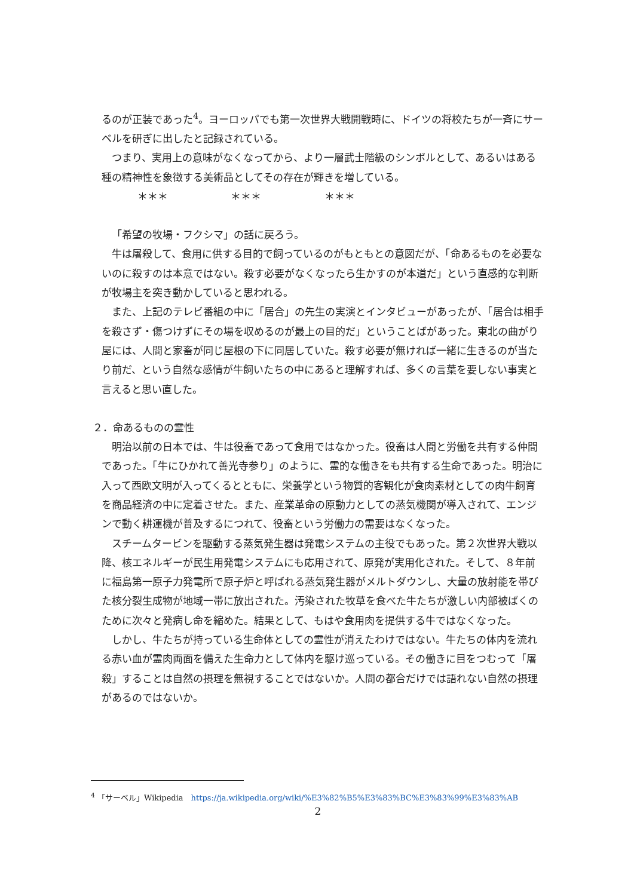るのが正装であった<sup>4</sup>。ヨーロッパでも第一次世界大戦開戦時に、ドイツの将校たちが一斉にサーベルを研ぎに出したと記録されている。
つまり、実用上の意味がなくなってから、より一層武士階級のシンボルとして、あるいはある種の精神性を象徴する美術品としてその存在が輝きを増している。
＊＊＊ ＊＊＊ ＊＊＊
「希望の牧場・フクシマ」の話に戻ろう。
牛は屠殺して、食用に供する目的で飼っているのがもともとの意図だが、「命あるものを必要ないのに殺すのは本意ではない。殺す必要がなくなったら生かすのが本道だ」という直感的な判断が牧場主を突き動かしていると思われる。
また、上記のテレビ番組の中に「居合」の先生の実演とインタビューがあったが、「居合は相手を殺さず・傷つけずにその場を収めるのが最上の目的だ」ということばがあった。東北の曲がり屋には、人間と家畜が同じ屋根の下に同居していた。殺す必要が無ければ一緒に生きるのが当たり前だ、という自然な感情が牛飼いたちの中にあると理解すれば、多くの言葉を要しない事実と言えると思い直した。
２．命あるものの霊性
明治以前の日本では、牛は役畜であって食用ではなかった。役畜は人間と労働を共有する仲間であった。「牛にひかれて善光寺参り」のように、霊的な働きをも共有する生命であった。明治に入って西欧文明が入ってくるとともに、栄養学という物質的客観化が食肉素材としての肉牛飼育を商品経済の中に定着させた。また、産業革命の原動力としての蒸気機関が導入されて、エンジンで動く耕運機が普及するにつれて、役畜という労働力の需要はなくなった。
スチームタービンを駆動する蒸気発生器は発電システムの主役でもあった。第２次世界大戦以降、核エネルギーが民生用発電システムにも応用されて、原発が実用化された。そして、８年前に福島第一原子力発電所で原子炉と呼ばれる蒸気発生器がメルトダウンし、大量の放射能を帯びた核分裂生成物が地域一帯に放出された。汚染された牧草を食べた牛たちが激しい内部被ばくのために次々と発病し命を縮めた。結果として、もはや食用肉を提供する牛ではなくなった。
しかし、牛たちが持っている生命体としての霊性が消えたわけではない。牛たちの体内を流れる赤い血が霊肉両面を備えた生命力として体内を駆け巡っている。その働きに目をつむって「屠殺」することは自然の摂理を無視することではないか。人間の都合だけでは語れない自然の摂理があるのではないか。
<sup>4</sup> 「サーベル」Wikipedia　https://ja.wikipedia.org/wiki/%E3%82%B5%E3%83%BC%E3%83%99%E3%83%AB
2